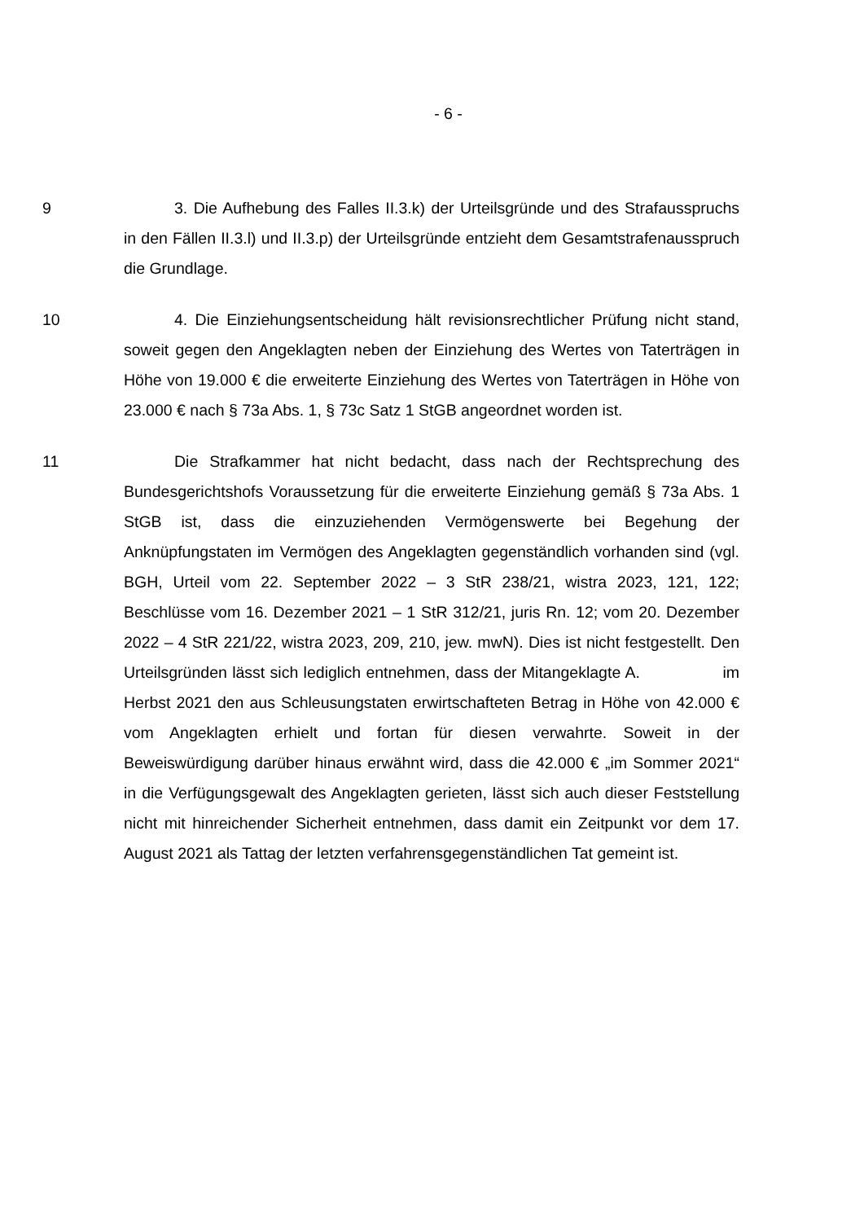- 6 -
9 3. Die Aufhebung des Falles II.3.k) der Urteilsgründe und des Strafausspruchs in den Fällen II.3.l) und II.3.p) der Urteilsgründe entzieht dem Gesamtstrafenausspruch die Grundlage.
10 4. Die Einziehungsentscheidung hält revisionsrechtlicher Prüfung nicht stand, soweit gegen den Angeklagten neben der Einziehung des Wertes von Taterträgen in Höhe von 19.000 € die erweiterte Einziehung des Wertes von Taterträgen in Höhe von 23.000 € nach § 73a Abs. 1, § 73c Satz 1 StGB angeordnet worden ist.
11 Die Strafkammer hat nicht bedacht, dass nach der Rechtsprechung des Bundesgerichtshofs Voraussetzung für die erweiterte Einziehung gemäß § 73a Abs. 1 StGB ist, dass die einzuziehenden Vermögenswerte bei Begehung der Anknüpfungstaten im Vermögen des Angeklagten gegenständlich vorhanden sind (vgl. BGH, Urteil vom 22. September 2022 – 3 StR 238/21, wistra 2023, 121, 122; Beschlüsse vom 16. Dezember 2021 – 1 StR 312/21, juris Rn. 12; vom 20. Dezember 2022 – 4 StR 221/22, wistra 2023, 209, 210, jew. mwN). Dies ist nicht festgestellt. Den Urteilsgründen lässt sich lediglich entnehmen, dass der Mitangeklagte A. im Herbst 2021 den aus Schleusungstaten erwirtschafteten Betrag in Höhe von 42.000 € vom Angeklagten erhielt und fortan für diesen verwahrte. Soweit in der Beweiswürdigung darüber hinaus erwähnt wird, dass die 42.000 € „im Sommer 2021“ in die Verfügungsgewalt des Angeklagten gerieten, lässt sich auch dieser Feststellung nicht mit hinreichender Sicherheit entnehmen, dass damit ein Zeitpunkt vor dem 17. August 2021 als Tattag der letzten verfahrensgegenständlichen Tat gemeint ist.